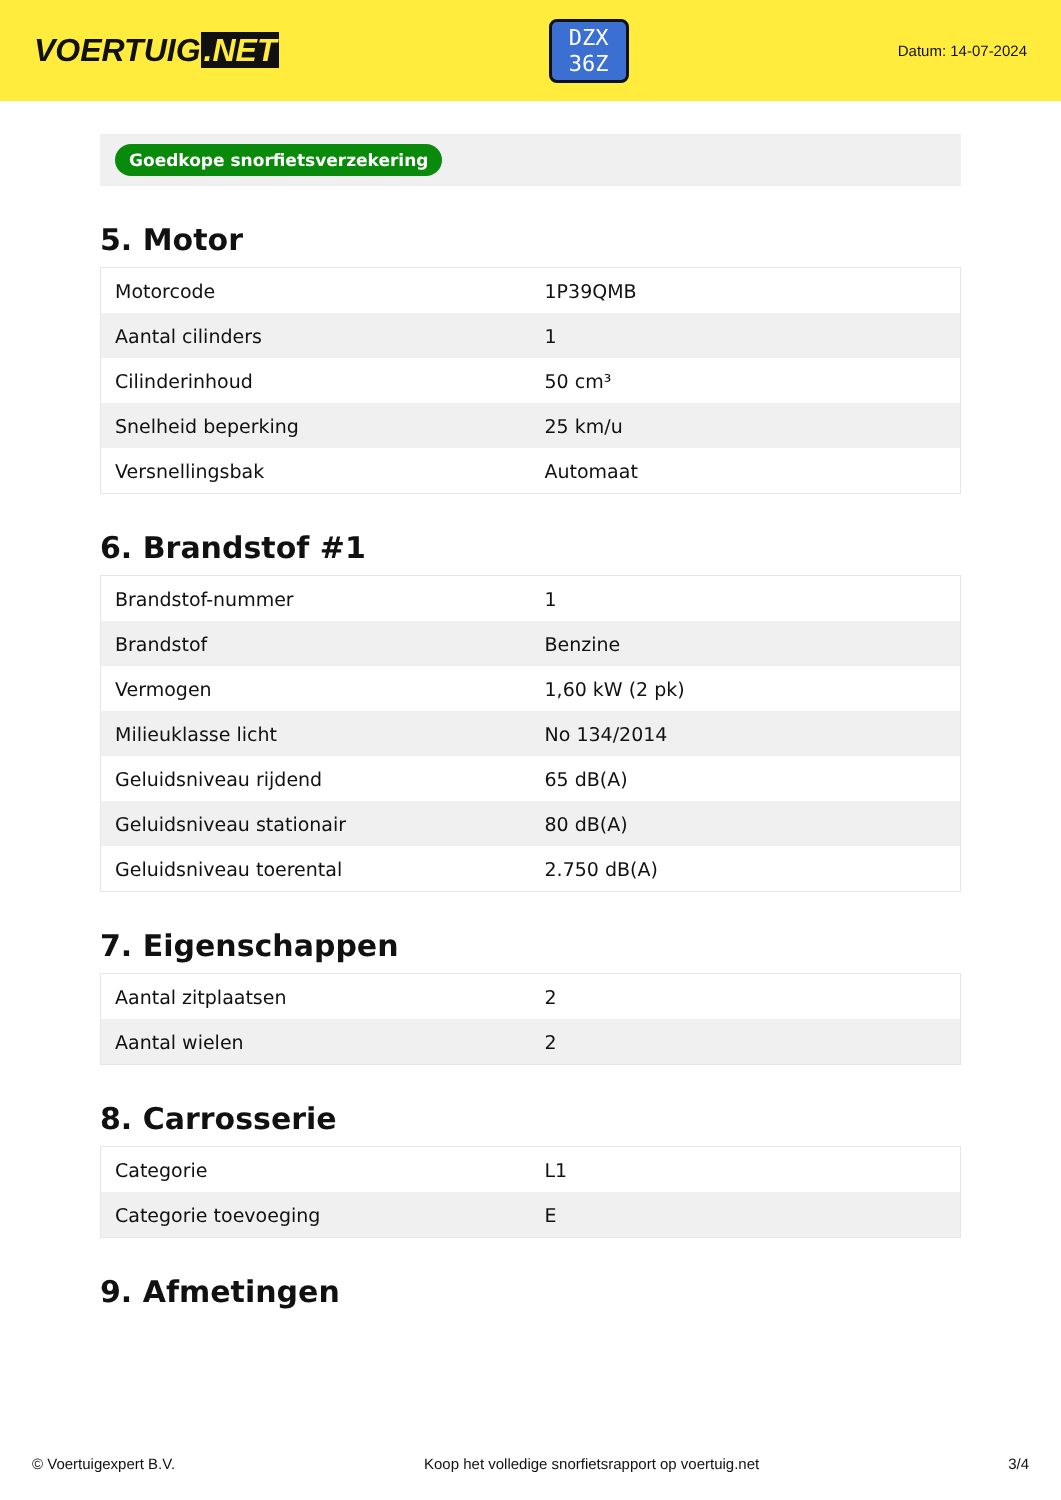VOERTUIG.NET
DZX
36Z
Datum: 14-07-2024
Goedkope snorfietsverzekering
5. Motor
| Motorcode | 1P39QMB |
| Aantal cilinders | 1 |
| Cilinderinhoud | 50 cm³ |
| Snelheid beperking | 25 km/u |
| Versnellingsbak | Automaat |
6. Brandstof #1
| Brandstof-nummer | 1 |
| Brandstof | Benzine |
| Vermogen | 1,60 kW (2 pk) |
| Milieuklasse licht | No 134/2014 |
| Geluidsniveau rijdend | 65 dB(A) |
| Geluidsniveau stationair | 80 dB(A) |
| Geluidsniveau toerental | 2.750 dB(A) |
7. Eigenschappen
| Aantal zitplaatsen | 2 |
| Aantal wielen | 2 |
8. Carrosserie
| Categorie | L1 |
| Categorie toevoeging | E |
9. Afmetingen
© Voertuigexpert B.V. Koop het volledige snorfietsrapport op voertuig.net 3/4